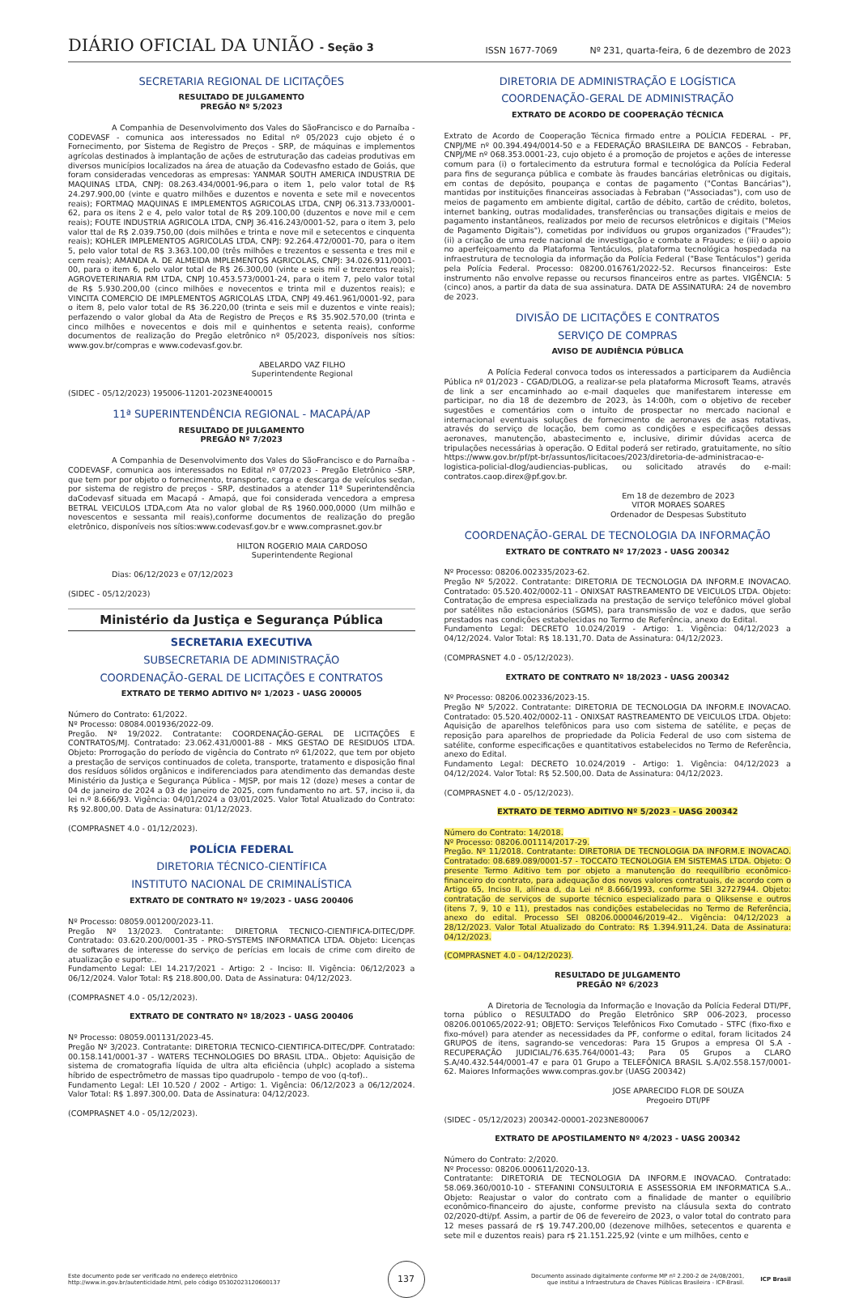DIÁRIO OFICIAL DA UNIÃO - Seção 3
ISSN 1677-7069 Nº 231, quarta-feira, 6 de dezembro de 2023
SECRETARIA REGIONAL DE LICITAÇÕES
RESULTADO DE JULGAMENTO
PREGÃO Nº 5/2023
A Companhia de Desenvolvimento dos Vales do SãoFrancisco e do Parnaíba - CODEVASF - comunica aos interessados no Edital nº 05/2023 cujo objeto é o Fornecimento, por Sistema de Registro de Preços - SRP, de máquinas e implementos agrícolas destinados à implantação de ações de estruturação das cadeias produtivas em diversos municípios localizados na área de atuação da Codevasfno estado de Goiás, que foram consideradas vencedoras as empresas: YANMAR SOUTH AMERICA INDUSTRIA DE MAQUINAS LTDA, CNPJ: 08.263.434/0001-96,para o item 1, pelo valor total de R$ 24.297.900,00 (vinte e quatro milhões e duzentos e noventa e sete mil e novecentos reais); FORTMAQ MAQUINAS E IMPLEMENTOS AGRICOLAS LTDA, CNPJ 06.313.733/0001-62, para os itens 2 e 4, pelo valor total de R$ 209.100,00 (duzentos e nove mil e cem reais); FOUTE INDUSTRIA AGRICOLA LTDA, CNPJ 36.416.243/0001-52, para o item 3, pelo valor ttal de R$ 2.039.750,00 (dois milhões e trinta e nove mil e setecentos e cinquenta reais); KOHLER IMPLEMENTOS AGRICOLAS LTDA, CNPJ: 92.264.472/0001-70, para o item 5, pelo valor total de R$ 3.363.100,00 (três milhões e trezentos e sessenta e tres mil e cem reais); AMANDA A. DE ALMEIDA IMPLEMENTOS AGRICOLAS, CNPJ: 34.026.911/0001-00, para o item 6, pelo valor total de R$ 26.300,00 (vinte e seis mil e trezentos reais); AGROVETERINARIA RM LTDA, CNPJ 10.453.573/0001-24, para o item 7, pelo valor total de R$ 5.930.200,00 (cinco milhões e novecentos e trinta mil e duzentos reais); e VINCITA COMERCIO DE IMPLEMENTOS AGRICOLAS LTDA, CNPJ 49.461.961/0001-92, para o item 8, pelo valor total de R$ 36.220,00 (trinta e seis mil e duzentos e vinte reais); perfazendo o valor global da Ata de Registro de Preços e R$ 35.902.570,00 (trinta e cinco milhões e novecentos e dois mil e quinhentos e setenta reais), conforme documentos de realização do Pregão eletrônico nº 05/2023, disponíveis nos sítios: www.gov.br/compras e www.codevasf.gov.br.
ABELARDO VAZ FILHO
Superintendente Regional
(SIDEC - 05/12/2023) 195006-11201-2023NE400015
11ª SUPERINTENDÊNCIA REGIONAL - MACAPÁ/AP
RESULTADO DE JULGAMENTO
PREGÃO Nº 7/2023
A Companhia de Desenvolvimento dos Vales do SãoFrancisco e do Parnaíba - CODEVASF, comunica aos interessados no Edital nº 07/2023 - Pregão Eletrônico -SRP, que tem por por objeto o fornecimento, transporte, carga e descarga de veículos sedan, por sistema de registro de preços - SRP, destinados a atender 11ª Superintendência daCodevasf situada em Macapá - Amapá, que foi considerada vencedora a empresa BETRAL VEICULOS LTDA,com Ata no valor global de R$ 1960.000,0000 (Um milhão e novescentos e sessanta mil reais),conforme documentos de realização do pregão eletrônico, disponíveis nos sítios:www.codevasf.gov.br e www.comprasnet.gov.br
HILTON ROGERIO MAIA CARDOSO
Superintendente Regional
Dias: 06/12/2023 e 07/12/2023
(SIDEC - 05/12/2023)
Ministério da Justiça e Segurança Pública
SECRETARIA EXECUTIVA
SUBSECRETARIA DE ADMINISTRAÇÃO
COORDENAÇÃO-GERAL DE LICITAÇÕES E CONTRATOS
EXTRATO DE TERMO ADITIVO Nº 1/2023 - UASG 200005
Número do Contrato: 61/2022.
Nº Processo: 08084.001936/2022-09.
Pregão. Nº 19/2022. Contratante: COORDENAÇÃO-GERAL DE LICITAÇÕES E CONTRATOS/MJ. Contratado: 23.062.431/0001-88 - MKS GESTAO DE RESIDUOS LTDA. Objeto: Prorrogação do período de vigência do Contrato nº 61/2022, que tem por objeto a prestação de serviços continuados de coleta, transporte, tratamento e disposição final dos resíduos sólidos orgânicos e indiferenciados para atendimento das demandas deste Ministério da Justiça e Segurança Pública - MJSP, por mais 12 (doze) meses a contar de 04 de janeiro de 2024 a 03 de janeiro de 2025, com fundamento no art. 57, inciso ii, da lei n.º 8.666/93. Vigência: 04/01/2024 a 03/01/2025. Valor Total Atualizado do Contrato: R$ 92.800,00. Data de Assinatura: 01/12/2023.
(COMPRASNET 4.0 - 01/12/2023).
POLÍCIA FEDERAL
DIRETORIA TÉCNICO-CIENTÍFICA
INSTITUTO NACIONAL DE CRIMINALÍSTICA
EXTRATO DE CONTRATO Nº 19/2023 - UASG 200406
Nº Processo: 08059.001200/2023-11.
Pregão Nº 13/2023. Contratante: DIRETORIA TECNICO-CIENTIFICA-DITEC/DPF. Contratado: 03.620.200/0001-35 - PRO-SYSTEMS INFORMATICA LTDA. Objeto: Licenças de softwares de interesse do serviço de perícias em locais de crime com direito de atualização e suporte..
Fundamento Legal: LEI 14.217/2021 - Artigo: 2 - Inciso: II. Vigência: 06/12/2023 a 06/12/2024. Valor Total: R$ 218.800,00. Data de Assinatura: 04/12/2023.
(COMPRASNET 4.0 - 05/12/2023).
EXTRATO DE CONTRATO Nº 18/2023 - UASG 200406
Nº Processo: 08059.001131/2023-45.
Pregão Nº 3/2023. Contratante: DIRETORIA TECNICO-CIENTIFICA-DITEC/DPF. Contratado: 00.158.141/0001-37 - WATERS TECHNOLOGIES DO BRASIL LTDA.. Objeto: Aquisição de sistema de cromatografia líquida de ultra alta eficiência (uhplc) acoplado a sistema híbrido de espectrômetro de massas tipo quadrupolo - tempo de voo (q-tof)..
Fundamento Legal: LEI 10.520 / 2002 - Artigo: 1. Vigência: 06/12/2023 a 06/12/2024. Valor Total: R$ 1.897.300,00. Data de Assinatura: 04/12/2023.
(COMPRASNET 4.0 - 05/12/2023).
DIRETORIA DE ADMINISTRAÇÃO E LOGÍSTICA
COORDENAÇÃO-GERAL DE ADMINISTRAÇÃO
EXTRATO DE ACORDO DE COOPERAÇÃO TÉCNICA
Extrato de Acordo de Cooperação Técnica firmado entre a POLÍCIA FEDERAL - PF, CNPJ/ME nº 00.394.494/0014-50 e a FEDERAÇÃO BRASILEIRA DE BANCOS - Febraban, CNPJ/ME nº 068.353.0001-23, cujo objeto é a promoção de projetos e ações de interesse comum para (i) o fortalecimento da estrutura formal e tecnológica da Polícia Federal para fins de segurança pública e combate às fraudes bancárias eletrônicas ou digitais, em contas de depósito, poupança e contas de pagamento ("Contas Bancárias"), mantidas por instituições financeiras associadas à Febraban ("Associadas"), com uso de meios de pagamento em ambiente digital, cartão de débito, cartão de crédito, boletos, internet banking, outras modalidades, transferências ou transações digitais e meios de pagamento instantâneos, realizados por meio de recursos eletrônicos e digitais ("Meios de Pagamento Digitais"), cometidas por indivíduos ou grupos organizados ("Fraudes"); (ii) a criação de uma rede nacional de investigação e combate a Fraudes; e (iii) o apoio no aperfeiçoamento da Plataforma Tentáculos, plataforma tecnológica hospedada na infraestrutura de tecnologia da informação da Polícia Federal ("Base Tentáculos") gerida pela Polícia Federal. Processo: 08200.016761/2022-52. Recursos financeiros: Este instrumento não envolve repasse ou recursos financeiros entre as partes. VIGÊNCIA: 5 (cinco) anos, a partir da data de sua assinatura. DATA DE ASSINATURA: 24 de novembro de 2023.
DIVISÃO DE LICITAÇÕES E CONTRATOS
SERVIÇO DE COMPRAS
AVISO DE AUDIÊNCIA PÚBLICA
A Polícia Federal convoca todos os interessados a participarem da Audiência Pública nº 01/2023 - CGAD/DLOG, a realizar-se pela plataforma Microsoft Teams, através de link a ser encaminhado ao e-mail daqueles que manifestarem interesse em participar, no dia 18 de dezembro de 2023, às 14:00h, com o objetivo de receber sugestões e comentários com o intuito de prospectar no mercado nacional e internacional eventuais soluções de fornecimento de aeronaves de asas rotativas, através do serviço de locação, bem como as condições e especificações dessas aeronaves, manutenção, abastecimento e, inclusive, dirimir dúvidas acerca de tripulações necessárias à operação. O Edital poderá ser retirado, gratuitamente, no sítio https://www.gov.br/pf/pt-br/assuntos/licitacoes/2023/diretoria-de-administracao-e-logistica-policial-dlog/audiencias-publicas, ou solicitado através do e-mail: contratos.caop.direx@pf.gov.br.
Em 18 de dezembro de 2023
VITOR MORAES SOARES
Ordenador de Despesas Substituto
COORDENAÇÃO-GERAL DE TECNOLOGIA DA INFORMAÇÃO
EXTRATO DE CONTRATO Nº 17/2023 - UASG 200342
Nº Processo: 08206.002335/2023-62.
Pregão Nº 5/2022. Contratante: DIRETORIA DE TECNOLOGIA DA INFORM.E INOVACAO. Contratado: 05.520.402/0002-11 - ONIXSAT RASTREAMENTO DE VEICULOS LTDA. Objeto: Contratação de empresa especializada na prestação de serviço telefônico móvel global por satélites não estacionários (SGMS), para transmissão de voz e dados, que serão prestados nas condições estabelecidas no Termo de Referência, anexo do Edital.
Fundamento Legal: DECRETO 10.024/2019 - Artigo: 1. Vigência: 04/12/2023 a 04/12/2024. Valor Total: R$ 18.131,70. Data de Assinatura: 04/12/2023.
(COMPRASNET 4.0 - 05/12/2023).
EXTRATO DE CONTRATO Nº 18/2023 - UASG 200342
Nº Processo: 08206.002336/2023-15.
Pregão Nº 5/2022. Contratante: DIRETORIA DE TECNOLOGIA DA INFORM.E INOVACAO. Contratado: 05.520.402/0002-11 - ONIXSAT RASTREAMENTO DE VEICULOS LTDA. Objeto: Aquisição de aparelhos telefônicos para uso com sistema de satélite, e peças de reposição para aparelhos de propriedade da Policia Federal de uso com sistema de satélite, conforme especificações e quantitativos estabelecidos no Termo de Referência, anexo do Edital.
Fundamento Legal: DECRETO 10.024/2019 - Artigo: 1. Vigência: 04/12/2023 a 04/12/2024. Valor Total: R$ 52.500,00. Data de Assinatura: 04/12/2023.
(COMPRASNET 4.0 - 05/12/2023).
EXTRATO DE TERMO ADITIVO Nº 5/2023 - UASG 200342
Número do Contrato: 14/2018.
Nº Processo: 08206.001114/2017-29.
Pregão. Nº 11/2018. Contratante: DIRETORIA DE TECNOLOGIA DA INFORM.E INOVACAO. Contratado: 08.689.089/0001-57 - TOCCATO TECNOLOGIA EM SISTEMAS LTDA. Objeto: O presente Termo Aditivo tem por objeto a manutenção do reequilíbrio econômico-financeiro do contrato, para adequação dos novos valores contratuais, de acordo com o Artigo 65, Inciso II, alínea d, da Lei nº 8.666/1993, conforme SEI 32727944. Objeto: contratação de serviços de suporte técnico especializado para o Qliksense e outros (itens 7, 9, 10 e 11), prestados nas condições estabelecidas no Termo de Referência, anexo do edital. Processo SEI 08206.000046/2019-42.. Vigência: 04/12/2023 a 28/12/2023. Valor Total Atualizado do Contrato: R$ 1.394.911,24. Data de Assinatura: 04/12/2023.
(COMPRASNET 4.0 - 04/12/2023).
RESULTADO DE JULGAMENTO
PREGÃO Nº 6/2023
A Diretoria de Tecnologia da Informação e Inovação da Polícia Federal DTI/PF, torna público o RESULTADO do Pregão Eletrônico SRP 006-2023, processo 08206.001065/2022-91; OBJETO: Serviços Telefônicos Fixo Comutado - STFC (fixo-fixo e fixo-móvel) para atender as necessidades da PF, conforme o edital, foram licitados 24 GRUPOS de itens, sagrando-se vencedoras: Para 15 Grupos a empresa OI S.A - RECUPERAÇÃO JUDICIAL/76.635.764/0001-43; Para 05 Grupos a CLARO S.A/40.432.544/0001-47 e para 01 Grupo a TELEFÔNICA BRASIL S.A/02.558.157/0001-62. Maiores Informações www.compras.gov.br (UASG 200342)
JOSE APARECIDO FLOR DE SOUZA
Pregoeiro DTI/PF
(SIDEC - 05/12/2023) 200342-00001-2023NE800067
EXTRATO DE APOSTILAMENTO Nº 4/2023 - UASG 200342
Número do Contrato: 2/2020.
Nº Processo: 08206.000611/2020-13.
Contratante: DIRETORIA DE TECNOLOGIA DA INFORM.E INOVACAO. Contratado: 58.069.360/0010-10 - STEFANINI CONSULTORIA E ASSESSORIA EM INFORMATICA S.A.. Objeto: Reajustar o valor do contrato com a finalidade de manter o equilíbrio econômico-financeiro do ajuste, conforme previsto na cláusula sexta do contrato 02/2020-dti/pf. Assim, a partir de 06 de fevereiro de 2023, o valor total do contrato para 12 meses passará de r$ 19.747.200,00 (dezenove milhões, setecentos e quarenta e sete mil e duzentos reais) para r$ 21.151.225,92 (vinte e um milhões, cento e
Este documento pode ser verificado no endereço eletrônico
http://www.in.gov.br/autenticidade.html, pelo código 05302023120600137
137
Documento assinado digitalmente conforme MP nº 2.200-2 de 24/08/2001,
que institui a Infraestrutura de Chaves Públicas Brasileira - ICP-Brasil.
ICP Brasil